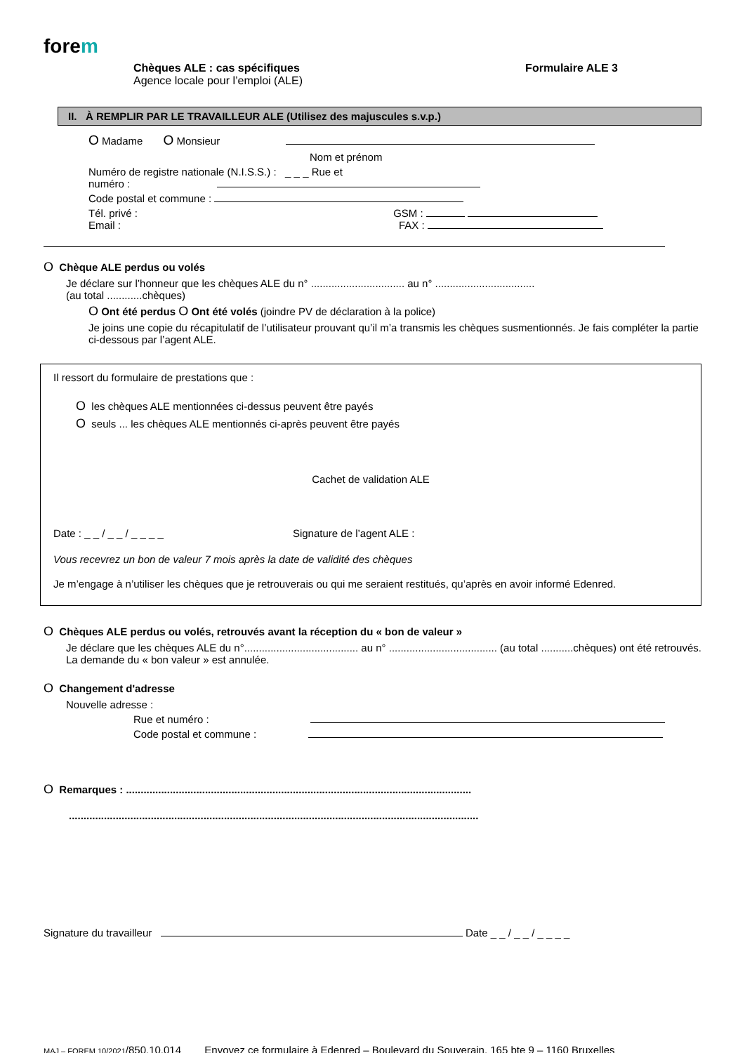forem
Chèques ALE : cas spécifiques
Agence locale pour l’emploi (ALE)
Formulaire ALE 3
II. À REMPLIR PAR LE TRAVAILLEUR ALE (Utilisez des majuscules s.v.p.)
O Madame O Monsieur
Nom et prénom
Numéro de registre nationale (N.I.S.S.) : _ _ _ Rue et
numéro :
Code postal et commune :
Tél. privé : GSM :
Email : FAX :
O Chèque ALE perdus ou volés
Je déclare sur l’honneur que les chèques ALE du n° ................................ au n° ..................................
(au total ............chèques)
O Ont été perdus O Ont été volés (joindre PV de déclaration à la police)
Je joins une copie du récapitulatif de l’utilisateur prouvant qu’il m’a transmis les chèques susmentionnés. Je fais compléter la partie ci-dessous par l’agent ALE.
Il ressort du formulaire de prestations que :
O les chèques ALE mentionnées ci-dessus peuvent être payés
O seuls ... les chèques ALE mentionnés ci-après peuvent être payés
Cachet de validation ALE
Date : _ _ / _ _ / _ _ _ _ Signature de l’agent ALE :
Vous recevrez un bon de valeur 7 mois après la date de validité des chèques
Je m’engage à n’utiliser les chèques que je retrouverais ou qui me seraient restitués, qu’après en avoir informé Edenred.
O Chèques ALE perdus ou volés, retrouvés avant la réception du « bon de valeur »
Je déclare que les chèques ALE du n°....................................... au n° ..................................... (au total ...........chèques) ont été retrouvés. La demande du « bon valeur » est annulée.
O Changement d'adresse
Nouvelle adresse :
Rue et numéro :
Code postal et commune :
O Remarques : ......................................................................................................................
............................................................................................................................................
Signature du travailleur Date _ _ / _ _ / _ _ _ _
MAJ – FOREM 10/2021/850.10.014 Envoyez ce formulaire à Edenred – Boulevard du Souverain, 165 bte 9 – 1160 Bruxelles